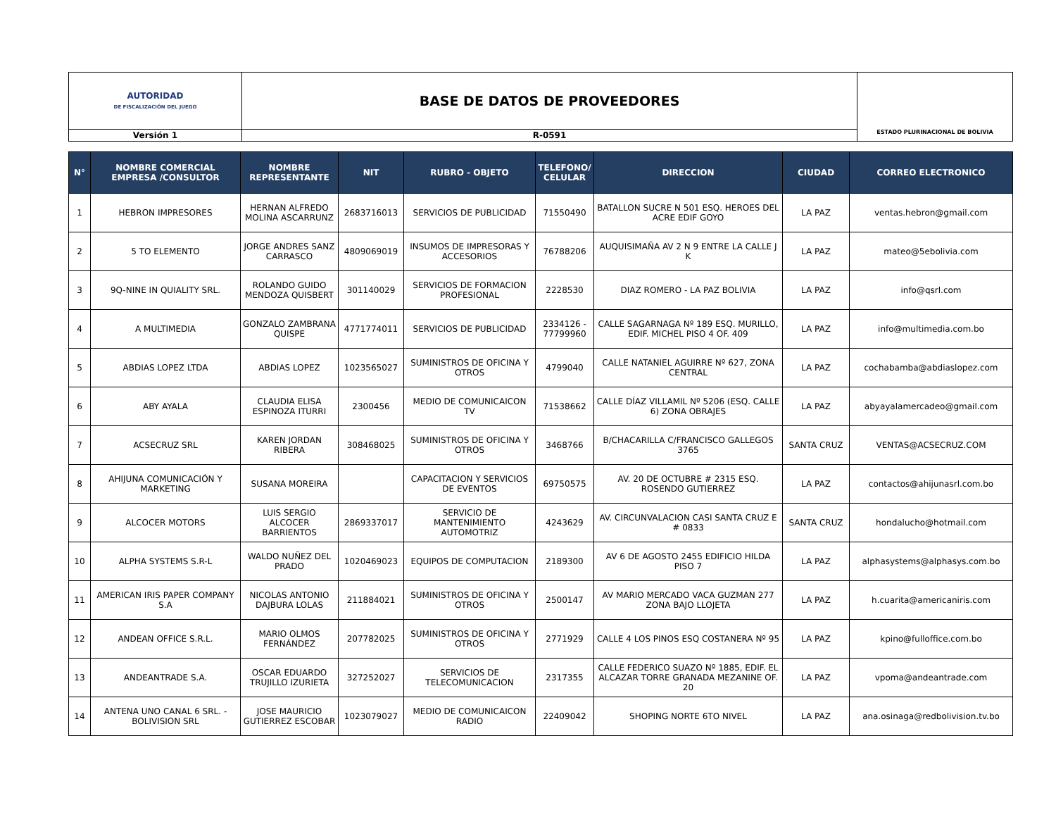| AUTORIDAD DE FISCALIZACIÓN DEL JUEGO | BASE DE DATOS DE PROVEEDORES | ESTADO PLURINACIONAL DE BOLIVIA |
| Versión 1 | R-0591 | |
| N° | NOMBRE COMERCIAL EMPRESA /CONSULTOR | NOMBRE REPRESENTANTE | NIT | RUBRO - OBJETO | TELEFONO/ CELULAR | DIRECCION | CIUDAD | CORREO ELECTRONICO |
| --- | --- | --- | --- | --- | --- | --- | --- | --- |
| 1 | HEBRON IMPRESORES | HERNAN ALFREDO MOLINA ASCARRUNZ | 2683716013 | SERVICIOS DE PUBLICIDAD | 71550490 | BATALLON SUCRE N 501 ESQ. HEROES DEL ACRE EDIF GOYO | LA PAZ | ventas.hebron@gmail.com |
| 2 | 5 TO ELEMENTO | JORGE ANDRES SANZ CARRASCO | 4809069019 | INSUMOS DE IMPRESORAS Y ACCESORIOS | 76788206 | AUQUISIMAÑA AV 2 N 9 ENTRE LA CALLE J K | LA PAZ | mateo@5ebolivia.com |
| 3 | 9Q-NINE IN QUIALITY SRL. | ROLANDO GUIDO MENDOZA QUISBERT | 301140029 | SERVICIOS DE FORMACION PROFESIONAL | 2228530 | DIAZ ROMERO - LA PAZ BOLIVIA | LA PAZ | info@qsrl.com |
| 4 | A MULTIMEDIA | GONZALO ZAMBRANA QUISPE | 4771774011 | SERVICIOS DE PUBLICIDAD | 2334126 - 77799960 | CALLE SAGARNAGA Nº 189 ESQ. MURILLO, EDIF. MICHEL PISO 4 OF. 409 | LA PAZ | info@multimedia.com.bo |
| 5 | ABDIAS LOPEZ LTDA | ABDIAS LOPEZ | 1023565027 | SUMINISTROS DE OFICINA Y OTROS | 4799040 | CALLE NATANIEL AGUIRRE Nº 627, ZONA CENTRAL | LA PAZ | cochabamba@abdiaslopez.com |
| 6 | ABY AYALA | CLAUDIA ELISA ESPINOZA ITURRI | 2300456 | MEDIO DE COMUNICAICON TV | 71538662 | CALLE DÍAZ VILLAMIL Nº 5206 (ESQ. CALLE 6) ZONA OBRAJES | LA PAZ | abyayalamercadeo@gmail.com |
| 7 | ACSECRUZ SRL | KAREN JORDAN RIBERA | 308468025 | SUMINISTROS DE OFICINA Y OTROS | 3468766 | B/CHACARILLA C/FRANCISCO GALLEGOS 3765 | SANTA CRUZ | VENTAS@ACSECRUZ.COM |
| 8 | AHIJUNA COMUNICACIÓN Y MARKETING | SUSANA MOREIRA | | CAPACITACION Y SERVICIOS DE EVENTOS | 69750575 | AV. 20 DE OCTUBRE # 2315 ESQ. ROSENDO GUTIERREZ | LA PAZ | contactos@ahijunasrl.com.bo |
| 9 | ALCOCER MOTORS | LUIS SERGIO ALCOCER BARRIENTOS | 2869337017 | SERVICIO DE MANTENIMIENTO AUTOMOTRIZ | 4243629 | AV. CIRCUNVALACION CASI SANTA CRUZ E # 0833 | SANTA CRUZ | hondalucho@hotmail.com |
| 10 | ALPHA SYSTEMS S.R-L | WALDO NUÑEZ DEL PRADO | 1020469023 | EQUIPOS DE COMPUTACION | 2189300 | AV 6 DE AGOSTO 2455 EDIFICIO HILDA PISO 7 | LA PAZ | alphasystems@alphasys.com.bo |
| 11 | AMERICAN IRIS PAPER COMPANY S.A | NICOLAS ANTONIO DAJBURA LOLAS | 211884021 | SUMINISTROS DE OFICINA Y OTROS | 2500147 | AV MARIO MERCADO VACA GUZMAN 277 ZONA BAJO LLOJETA | LA PAZ | h.cuarita@americaniris.com |
| 12 | ANDEAN OFFICE S.R.L. | MARIO OLMOS FERNÁNDEZ | 207782025 | SUMINISTROS DE OFICINA Y OTROS | 2771929 | CALLE 4 LOS PINOS ESQ COSTANERA Nº 95 | LA PAZ | kpino@fulloffice.com.bo |
| 13 | ANDEANTRADE S.A. | OSCAR EDUARDO TRUJILLO IZURIETA | 327252027 | SERVICIOS DE TELECOMUNICACION | 2317355 | CALLE FEDERICO SUAZO Nº 1885, EDIF. EL ALCAZAR TORRE GRANADA MEZANINE OF. 20 | LA PAZ | vpoma@andeantrade.com |
| 14 | ANTENA UNO CANAL 6 SRL. - BOLIVISION SRL | JOSE MAURICIO GUTIERREZ ESCOBAR | 1023079027 | MEDIO DE COMUNICAICON RADIO | 22409042 | SHOPING NORTE 6TO NIVEL | LA PAZ | ana.osinaga@redbolivision.tv.bo |